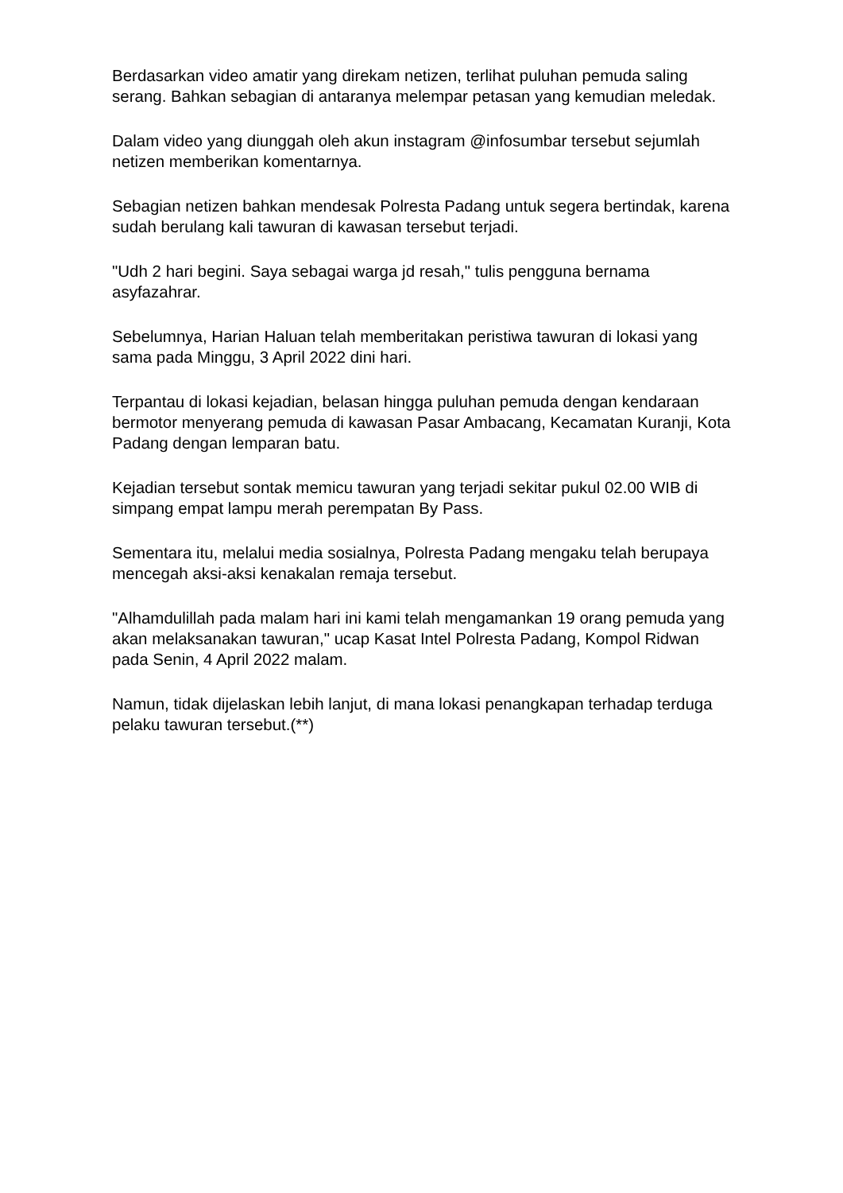Berdasarkan video amatir yang direkam netizen, terlihat puluhan pemuda saling serang. Bahkan sebagian di antaranya melempar petasan yang kemudian meledak.
Dalam video yang diunggah oleh akun instagram @infosumbar tersebut sejumlah netizen memberikan komentarnya.
Sebagian netizen bahkan mendesak Polresta Padang untuk segera bertindak, karena sudah berulang kali tawuran di kawasan tersebut terjadi.
"Udh 2 hari begini. Saya sebagai warga jd resah," tulis pengguna bernama asyfazahrar.
Sebelumnya, Harian Haluan telah memberitakan peristiwa tawuran di lokasi yang sama pada Minggu, 3 April 2022 dini hari.
Terpantau di lokasi kejadian, belasan hingga puluhan pemuda dengan kendaraan bermotor menyerang pemuda di kawasan Pasar Ambacang, Kecamatan Kuranji, Kota Padang dengan lemparan batu.
Kejadian tersebut sontak memicu tawuran yang terjadi sekitar pukul 02.00 WIB di simpang empat lampu merah perempatan By Pass.
Sementara itu, melalui media sosialnya, Polresta Padang mengaku telah berupaya mencegah aksi-aksi kenakalan remaja tersebut.
"Alhamdulillah pada malam hari ini kami telah mengamankan 19 orang pemuda yang akan melaksanakan tawuran," ucap Kasat Intel Polresta Padang, Kompol Ridwan pada Senin, 4 April 2022 malam.
Namun, tidak dijelaskan lebih lanjut, di mana lokasi penangkapan terhadap terduga pelaku tawuran tersebut.(**)